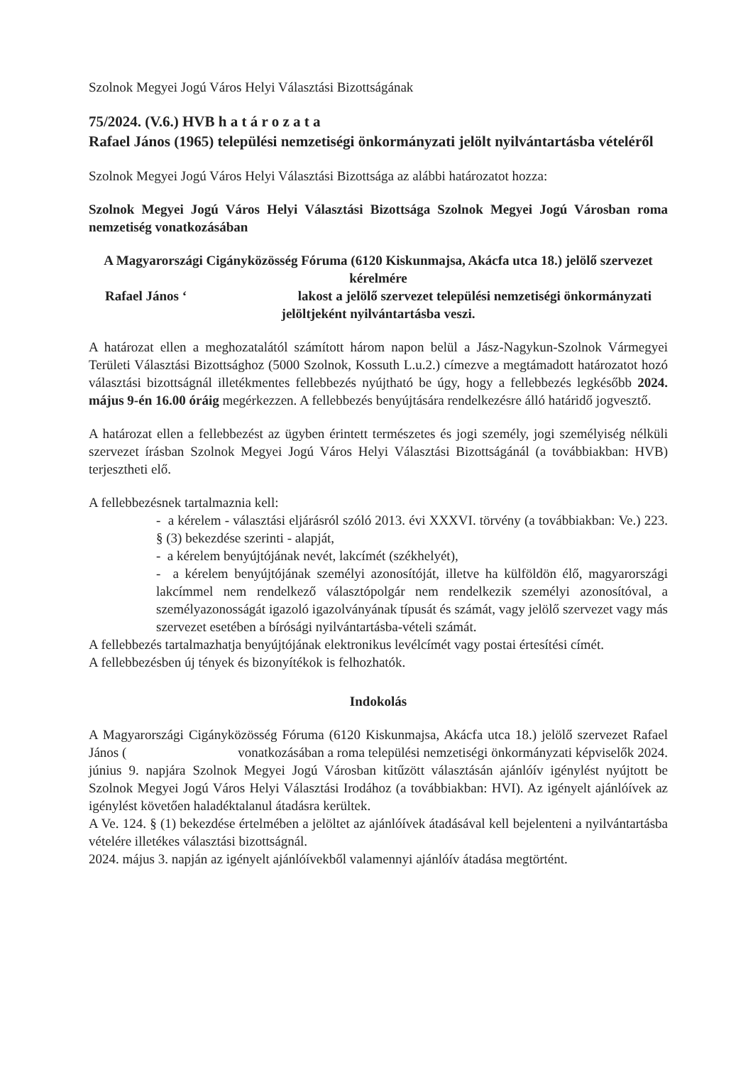Szolnok Megyei Jogú Város Helyi Választási Bizottságának
75/2024. (V.6.) HVB h a t á r o z a t a
Rafael János (1965) települési nemzetiségi önkormányzati jelölt nyilvántartásba vételéről
Szolnok Megyei Jogú Város Helyi Választási Bizottsága az alábbi határozatot hozza:
Szolnok Megyei Jogú Város Helyi Választási Bizottsága Szolnok Megyei Jogú Városban roma nemzetiség vonatkozásában
A Magyarországi Cigányközösség Fóruma (6120 Kiskunmajsa, Akácfa utca 18.) jelölő szervezet kérelmére
Rafael János ‘ lakost a jelölő szervezet települési nemzetiségi önkormányzati jelöltjeként nyilvántartásba veszi.
A határozat ellen a meghozatalától számított három napon belül a Jász-Nagykun-Szolnok Vármegyei Területi Választási Bizottsághoz (5000 Szolnok, Kossuth L.u.2.) címezve a megtámadott határozatot hozó választási bizottságnál illetékmentes fellebbezés nyújtható be úgy, hogy a fellebbezés legkésőbb 2024. május 9-én 16.00 óráig megérkezzen. A fellebbezés benyújtására rendelkezésre álló határidő jogvesztő.
A határozat ellen a fellebbezést az ügyben érintett természetes és jogi személy, jogi személyiség nélküli szervezet írásban Szolnok Megyei Jogú Város Helyi Választási Bizottságánál (a továbbiakban: HVB) terjesztheti elő.
A fellebbezésnek tartalmaznia kell:
- a kérelem - választási eljárásról szóló 2013. évi XXXVI. törvény (a továbbiakban: Ve.) 223. § (3) bekezdése szerinti - alapját,
- a kérelem benyújtójának nevét, lakcímét (székhelyét),
- a kérelem benyújtójának személyi azonosítóját, illetve ha külföldön élő, magyarországi lakcímmel nem rendelkező választópolgár nem rendelkezik személyi azonosítóval, a személyazonosságát igazoló igazolványának típusát és számát, vagy jelölő szervezet vagy más szervezet esetében a bírósági nyilvántartásba-vételi számát.
A fellebbezés tartalmazhatja benyújtójának elektronikus levélcímét vagy postai értesítési címét.
A fellebbezésben új tények és bizonyítékok is felhozhatók.
Indokolás
A Magyarországi Cigányközösség Fóruma (6120 Kiskunmajsa, Akácfa utca 18.) jelölő szervezet Rafael János ( vonatkozásában a roma települési nemzetiségi önkormányzati képviselők 2024. június 9. napjára Szolnok Megyei Jogú Városban kitűzött választásán ajánlóív igénylést nyújtott be Szolnok Megyei Jogú Város Helyi Választási Irodához (a továbbiakban: HVI). Az igényelt ajánlóívek az igénylést követően haladéktalanul átadásra kerültek.
A Ve. 124. § (1) bekezdése értelmében a jelöltet az ajánlóívek átadásával kell bejelenteni a nyilvántartásba vételére illetékes választási bizottságnál.
2024. május 3. napján az igényelt ajánlóívekből valamennyi ajánlóív átadása megtörtént.